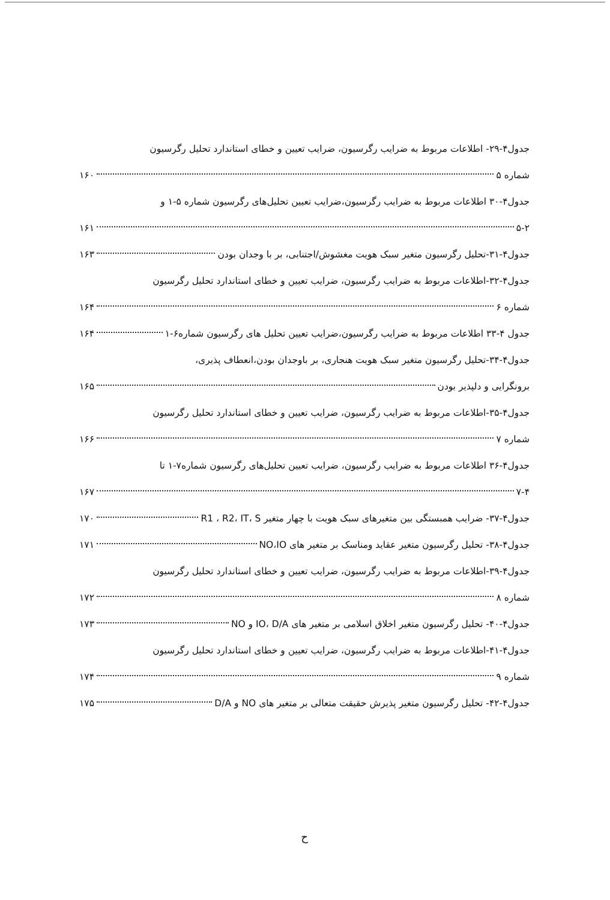جدول۴-۲۹- اطلاعات مربوط به ضرایب رگرسیون، ضرایب تعیین و خطای استاندارد تحلیل رگرسیون
شماره ۵ ۱۶۰
جدول۴-۳۰ اطلاعات مربوط به ضرایب رگرسیون،ضرایب تعیین تحلیل‌های رگرسیون شماره ۵-۱ و
۵-۲ ۱۶۱
جدول۴-۳۱-تحلیل رگرسیون متغیر سبک هویت مغشوش/اجتنابی، بر با وجدان بودن ۱۶۳
جدول۴-۳۲-اطلاعات مربوط به ضرایب رگرسیون، ضرایب تعیین و خطای استاندارد تحلیل رگرسیون
شماره ۶ ۱۶۴
جدول ۴-۳۳ اطلاعات مربوط به ضرایب رگرسیون،ضرایب تعیین تحلیل های رگرسیون شماره۶-۱ ۱۶۴
جدول۴-۳۴-تحلیل رگرسیون متغیر سبک هویت هنجاری، بر باوجدان بودن،انعطاف پذیری،
برونگرایی و دلپذیر بودن ۱۶۵
جدول۴-۳۵-اطلاعات مربوط به ضرایب رگرسیون، ضرایب تعیین و خطای استاندارد تحلیل رگرسیون
شماره ۷ ۱۶۶
جدول۴-۳۶ اطلاعات مربوط به ضرایب رگرسیون، ضرایب تعیین تحلیل‌های رگرسیون شماره۷-۱ تا
۷-۴ ۱۶۷
جدول۴-۳۷- ضرایب همبستگی بین متغیرهای سبک هویت با چهار متغیر R1 ، R2، IT، S ۱۷۰
جدول۴-۳۸- تحلیل رگرسیون متغیر عقاید ومناسک بر متغیر های NO،IO ۱۷۱
جدول۴-۳۹-اطلاعات مربوط به ضرایب رگرسیون، ضرایب تعیین و خطای استاندارد تحلیل رگرسیون
شماره ۸ ۱۷۲
جدول۴-۴۰- تحلیل رگرسیون متغیر اخلاق اسلامی بر متغیر های IO، D/A و NO ۱۷۳
جدول۴-۴۱-اطلاعات مربوط به ضرایب رگرسیون، ضرایب تعیین و خطای استاندارد تحلیل رگرسیون
شماره ۹ ۱۷۴
جدول۴-۴۲- تحلیل رگرسیون متغیر پذیرش حقیقت متعالی بر متغیر های NO و D/A ۱۷۵
ح